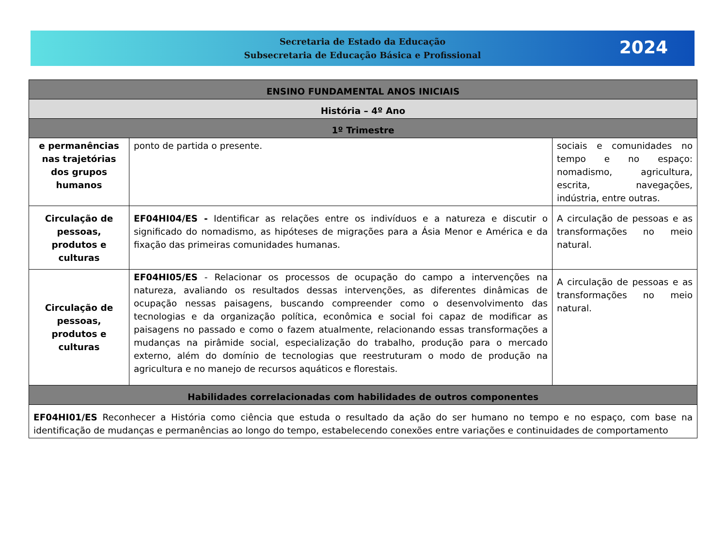Secretaria de Estado da Educação
Subsecretaria de Educação Básica e Profissional
2024
| ENSINO FUNDAMENTAL ANOS INICIAIS | | |
| --- | --- | --- |
| História – 4º Ano | | |
| 1º Trimestre | | |
| e permanências nas trajetórias dos grupos humanos | ponto de partida o presente. | sociais e comunidades no tempo e no espaço: nomadismo, agricultura, escrita, navegações, indústria, entre outras. |
| Circulação de pessoas, produtos e culturas | EF04HI04/ES - Identificar as relações entre os indivíduos e a natureza e discutir o significado do nomadismo, as hipóteses de migrações para a Ásia Menor e América e da fixação das primeiras comunidades humanas. | A circulação de pessoas e as transformações no meio natural. |
| Circulação de pessoas, produtos e culturas | EF04HI05/ES - Relacionar os processos de ocupação do campo a intervenções na natureza, avaliando os resultados dessas intervenções, as diferentes dinâmicas de ocupação nessas paisagens, buscando compreender como o desenvolvimento das tecnologias e da organização política, econômica e social foi capaz de modificar as paisagens no passado e como o fazem atualmente, relacionando essas transformações a mudanças na pirâmide social, especialização do trabalho, produção para o mercado externo, além do domínio de tecnologias que reestruturam o modo de produção na agricultura e no manejo de recursos aquáticos e florestais. | A circulação de pessoas e as transformações no meio natural. |
| Habilidades correlacionadas com habilidades de outros componentes | | |
| EF04HI01/ES Reconhecer a História como ciência que estuda o resultado da ação do ser humano no tempo e no espaço, com base na identificação de mudanças e permanências ao longo do tempo, estabelecendo conexões entre variações e continuidades de comportamento | | |